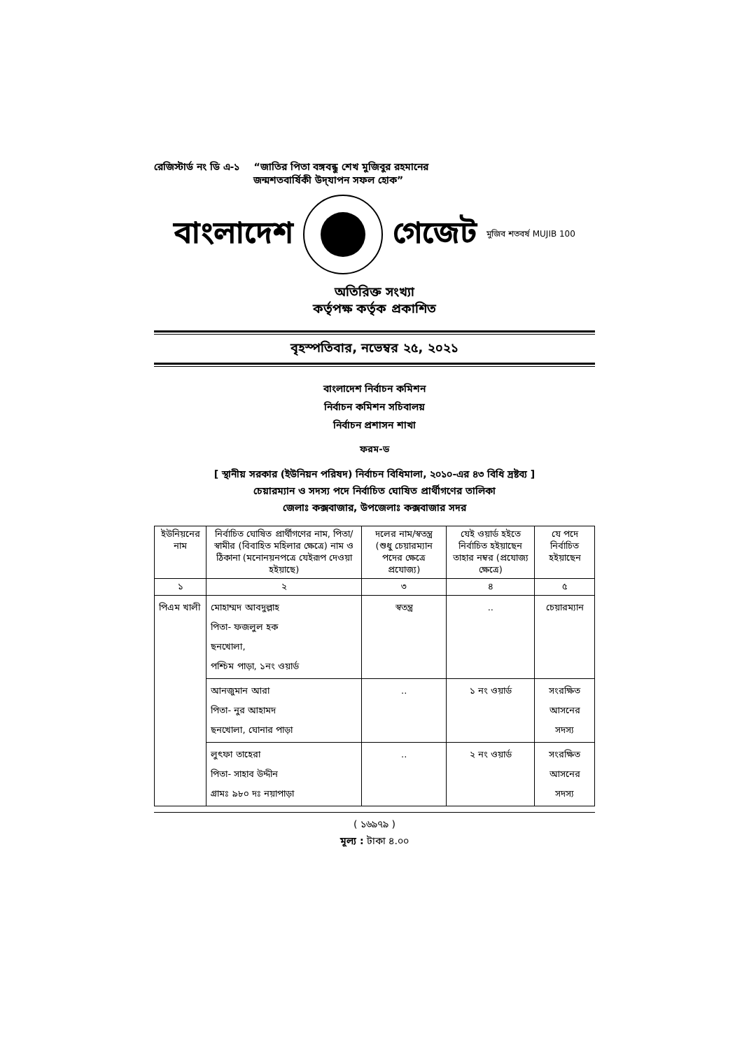রেজিস্টার্ড নং ডি এ-১ “জাতির পিতা বঙ্গবন্ধু শেখ মুজিবুর রহমানের
জন্মশতবার্ষিকী উদ্‌যাপন সফল হোক”
বাংলাদেশ গেজেট মুজিব শতবর্ষ MUJIB 100
অতিরিক্ত সংখ্যা
কর্তৃপক্ষ কর্তৃক প্রকাশিত
বৃহস্পতিবার, নভেম্বর ২৫, ২০২১
বাংলাদেশ নির্বাচন কমিশন
নির্বাচন কমিশন সচিবালয়
নির্বাচন প্রশাসন শাখা
ফরম-ড
[ স্থানীয় সরকার (ইউনিয়ন পরিষদ) নির্বাচন বিধিমালা, ২০১০-এর ৪৩ বিধি দ্রষ্টব্য ]
চেয়ারম্যান ও সদস্য পদে নির্বাচিত ঘোষিত প্রার্থীগণের তালিকা
জেলাঃ কক্সবাজার, উপজেলাঃ কক্সবাজার সদর
| ইউনিয়নের নাম | নির্বাচিত ঘোষিত প্রার্থীগণের নাম, পিতা/স্বামীর (বিবাহিত মহিলার ক্ষেত্রে) নাম ও ঠিকানা (মনোনয়নপত্রে যেইরূপ দেওয়া হইয়াছে) | দলের নাম/স্বতন্ত্র (শুধু চেয়ারম্যান পদের ক্ষেত্রে প্রযোজ্য) | যেই ওয়ার্ড হইতে নির্বাচিত হইয়াছেন তাহার নম্বর (প্রযোজ্য ক্ষেত্রে) | যে পদে নির্বাচিত হইয়াছেন |
| --- | --- | --- | --- | --- |
| ১ | ২ | ৩ | ৪ | ৫ |
| পিএম খালী | মোহাম্মদ আবদুল্লাহ পিতা- ফজলুল হক ছনখোলা, পশ্চিম পাড়া, ১নং ওয়ার্ড | স্বতন্ত্র | .. | চেয়ারম্যান |
| | আনজুমান আরা পিতা- নুর আহামদ ছনখোলা, ঘোনার পাড়া | .. | ১ নং ওয়ার্ড | সংরক্ষিত আসনের সদস্য |
| | লুৎফা তাহেরা পিতা- সাহাব উদ্দীন গ্রামঃ ৯৮০ দঃ নয়াপাড়া | .. | ২ নং ওয়ার্ড | সংরক্ষিত আসনের সদস্য |
( ১৬৯৭৯ )
মূল্য : টাকা ৪.০০